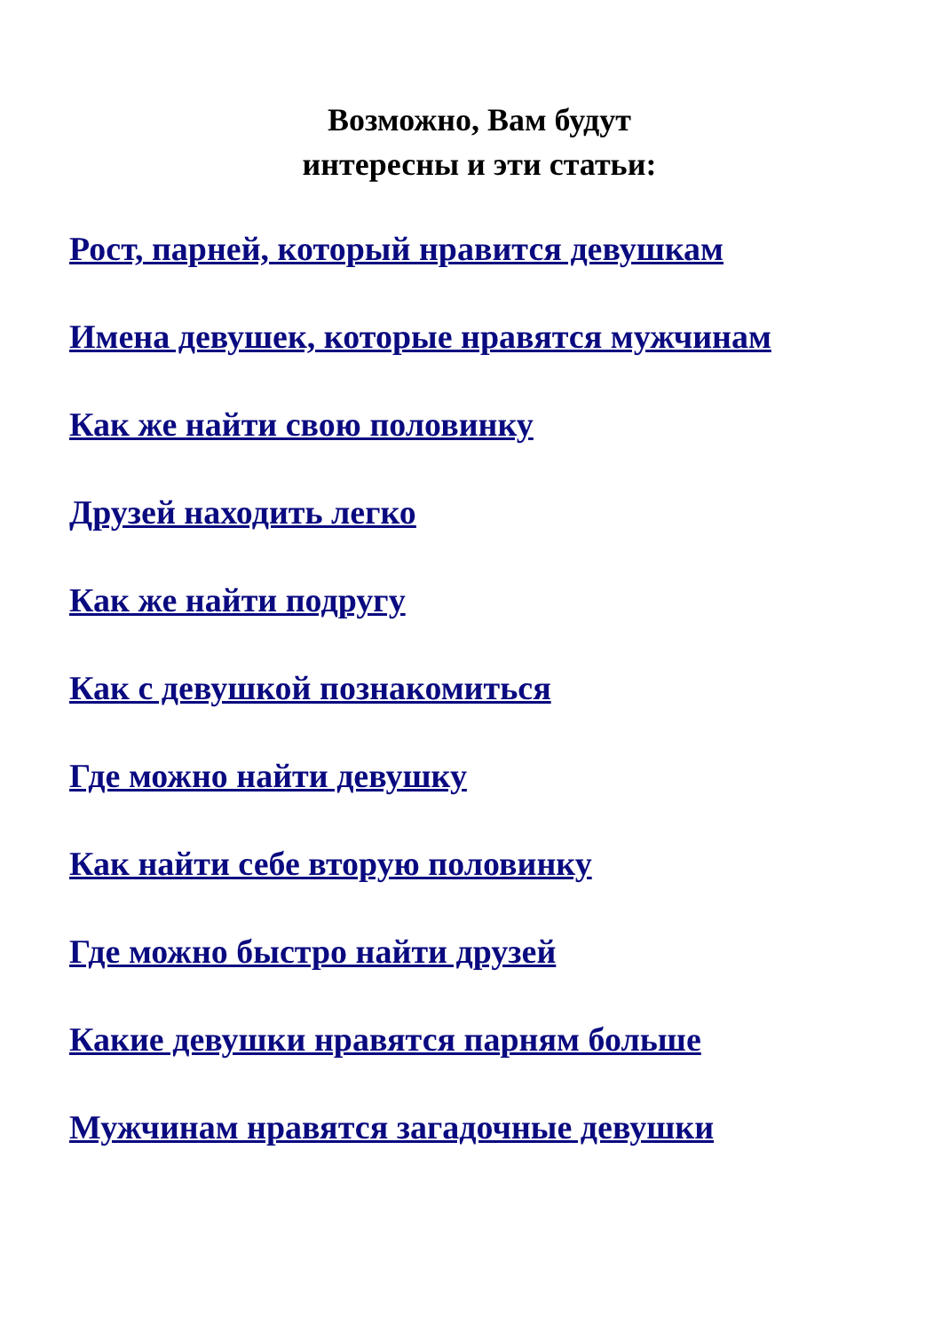Возможно, Вам будут
интересны и эти статьи:
Рост, парней, который нравится девушкам
Имена девушек, которые нравятся мужчинам
Как же найти свою половинку
Друзей находить легко
Как же найти подругу
Как с девушкой познакомиться
Где можно найти девушку
Как найти себе вторую половинку
Где можно быстро найти друзей
Какие девушки нравятся парням больше
Мужчинам нравятся загадочные девушки